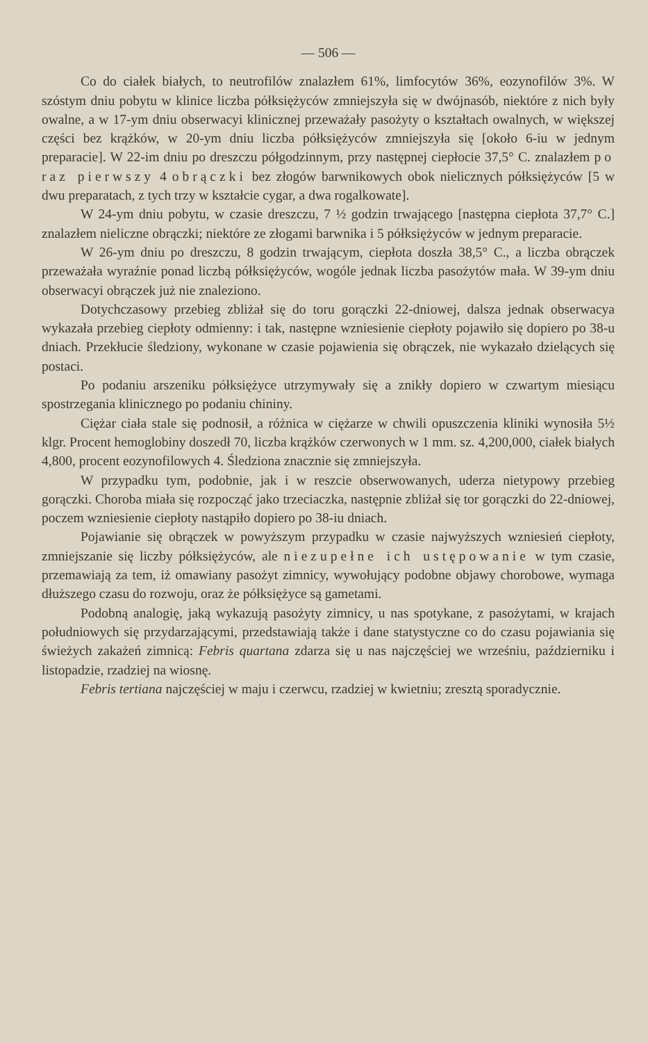— 506 —
Co do ciałek białych, to neutrofilów znalazłem 61%, limfocytów 36%, eozynofilów 3%. W szóstym dniu pobytu w klinice liczba półksiężyców zmniejszyła się w dwójnasób, niektóre z nich były owalne, a w 17-ym dniu obserwacyi klinicznej przeważały pasożyty o kształtach owalnych, w większej części bez krążków, w 20-ym dniu liczba półksiężyców zmniejszyła się [około 6-iu w jednym preparacie]. W 22-im dniu po dreszczu półgodzinnym, przy następnej ciepłocie 37,5° C. znalazłem po raz pierwszy 4 obrączki bez złogów barwnikowych obok nielicznych półksiężyców [5 w dwu preparatach, z tych trzy w kształcie cygar, a dwa rogalkowate].
W 24-ym dniu pobytu, w czasie dreszczu, 7 ½ godzin trwającego [następna ciepłota 37,7° C.] znalazłem nieliczne obrączki; niektóre ze złogami barwnika i 5 półksiężyców w jednym preparacie.
W 26-ym dniu po dreszczu, 8 godzin trwającym, ciepłota doszła 38,5° C., a liczba obrączek przeważała wyraźnie ponad liczbą półksiężyców, wogóle jednak liczba pasożytów mała. W 39-ym dniu obserwacyi obrączek już nie znaleziono.
Dotychczasowy przebieg zbliżał się do toru gorączki 22-dniowej, dalsza jednak obserwacya wykazała przebieg ciepłoty odmienny: i tak, następne wzniesienie ciepłoty pojawiło się dopiero po 38-u dniach. Przekłucie śledziony, wykonane w czasie pojawienia się obrączek, nie wykazało dzielących się postaci.
Po podaniu arszeniku półksiężyce utrzymywały się a znikły dopiero w czwartym miesiącu spostrzegania klinicznego po podaniu chininy.
Ciężar ciała stale się podnosił, a różnica w ciężarze w chwili opuszczenia kliniki wynosiła 5½ klgr. Procent hemoglobiny doszedł 70, liczba krążków czerwonych w 1 mm. sz. 4,200,000, ciałek białych 4,800, procent eozynofilowych 4. Śledziona znacznie się zmniejszyła.
W przypadku tym, podobnie, jak i w reszcie obserwowanych, uderza nietypowy przebieg gorączki. Choroba miała się rozpocząć jako trzeciaczka, następnie zbliżał się tor gorączki do 22-dniowej, poczem wzniesienie ciepłoty nastąpiło dopiero po 38-iu dniach.
Pojawianie się obrączek w powyższym przypadku w czasie najwyższych wzniesień ciepłoty, zmniejszanie się liczby półksiężyców, ale niezupełne ich ustępowanie w tym czasie, przemawiają za tem, iż omawiany pasożyt zimnicy, wywołujący podobne objawy chorobowe, wymaga dłuższego czasu do rozwoju, oraz że półksiężyce są gametami.
Podobną analogię, jaką wykazują pasożyty zimnicy, u nas spotykane, z pasożytami, w krajach południowych się przydarzającymi, przedstawiają także i dane statystyczne co do czasu pojawiania się świeżych zakażeń zimnicą: Febris quartana zdarza się u nas najczęściej we wrześniu, październiku i listopadzie, rzadziej na wiosnę.
Febris tertiana najczęściej w maju i czerwcu, rzadziej w kwietniu; zresztą sporadycznie.